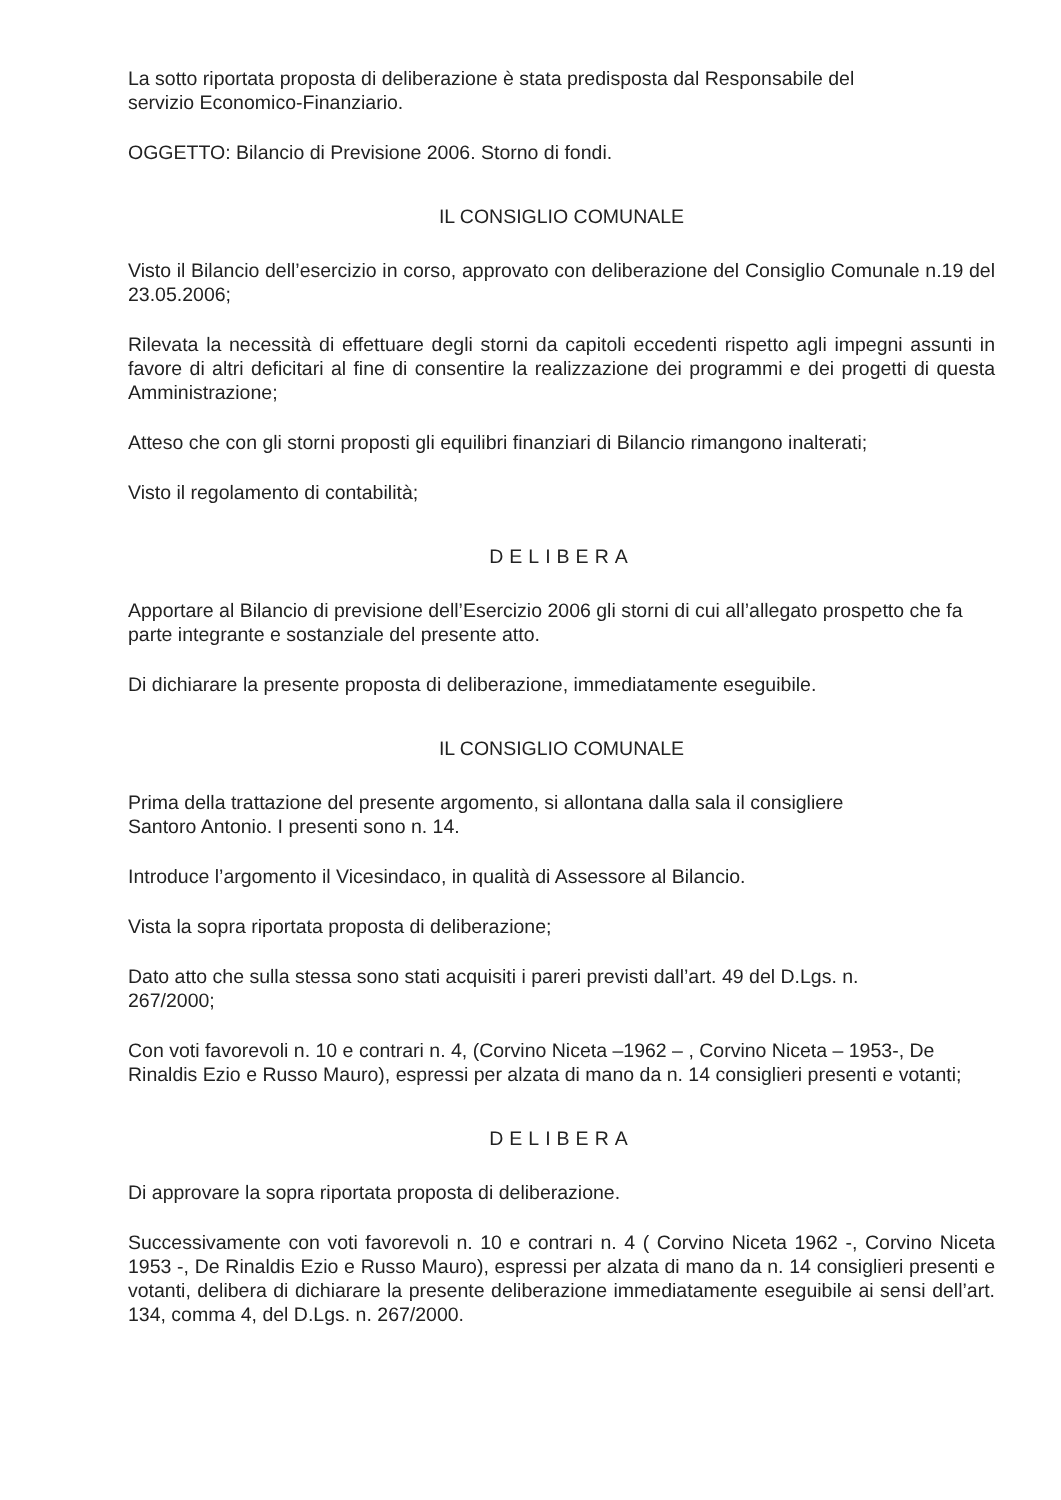La sotto riportata proposta di deliberazione è stata predisposta dal Responsabile del
servizio Economico-Finanziario.
OGGETTO: Bilancio di Previsione 2006. Storno di fondi.
IL CONSIGLIO COMUNALE
Visto il Bilancio dell’esercizio in corso, approvato con deliberazione del Consiglio Comunale n.19 del 23.05.2006;
Rilevata la necessità di effettuare degli storni da capitoli eccedenti rispetto agli impegni assunti in favore di altri deficitari al fine di consentire la realizzazione dei programmi e dei progetti di questa Amministrazione;
Atteso che con gli storni proposti gli equilibri finanziari di Bilancio rimangono inalterati;
Visto il regolamento di contabilità;
DELIBERA
Apportare al Bilancio di previsione dell’Esercizio 2006 gli storni di cui all’allegato prospetto che fa parte integrante e sostanziale del presente atto.
Di dichiarare la presente proposta di deliberazione, immediatamente eseguibile.
IL CONSIGLIO COMUNALE
Prima della trattazione del presente argomento, si allontana dalla sala il consigliere
Santoro Antonio. I presenti sono n. 14.
Introduce l’argomento il Vicesindaco, in qualità di Assessore al Bilancio.
Vista la sopra riportata proposta di deliberazione;
Dato atto che sulla stessa sono stati acquisiti i pareri previsti dall’art. 49 del D.Lgs. n.
267/2000;
Con voti favorevoli n. 10 e contrari n. 4, (Corvino Niceta –1962 – , Corvino Niceta – 1953-, De Rinaldis Ezio e Russo Mauro), espressi per alzata di mano da n. 14 consiglieri presenti e votanti;
DELIBERA
Di approvare la sopra riportata proposta di deliberazione.
Successivamente con voti favorevoli n. 10 e contrari n. 4 ( Corvino Niceta 1962 -, Corvino Niceta 1953 -, De Rinaldis Ezio e Russo Mauro), espressi per alzata di mano da n. 14 consiglieri presenti e votanti, delibera di dichiarare la presente deliberazione immediatamente eseguibile ai sensi dell’art. 134, comma 4, del D.Lgs. n. 267/2000.